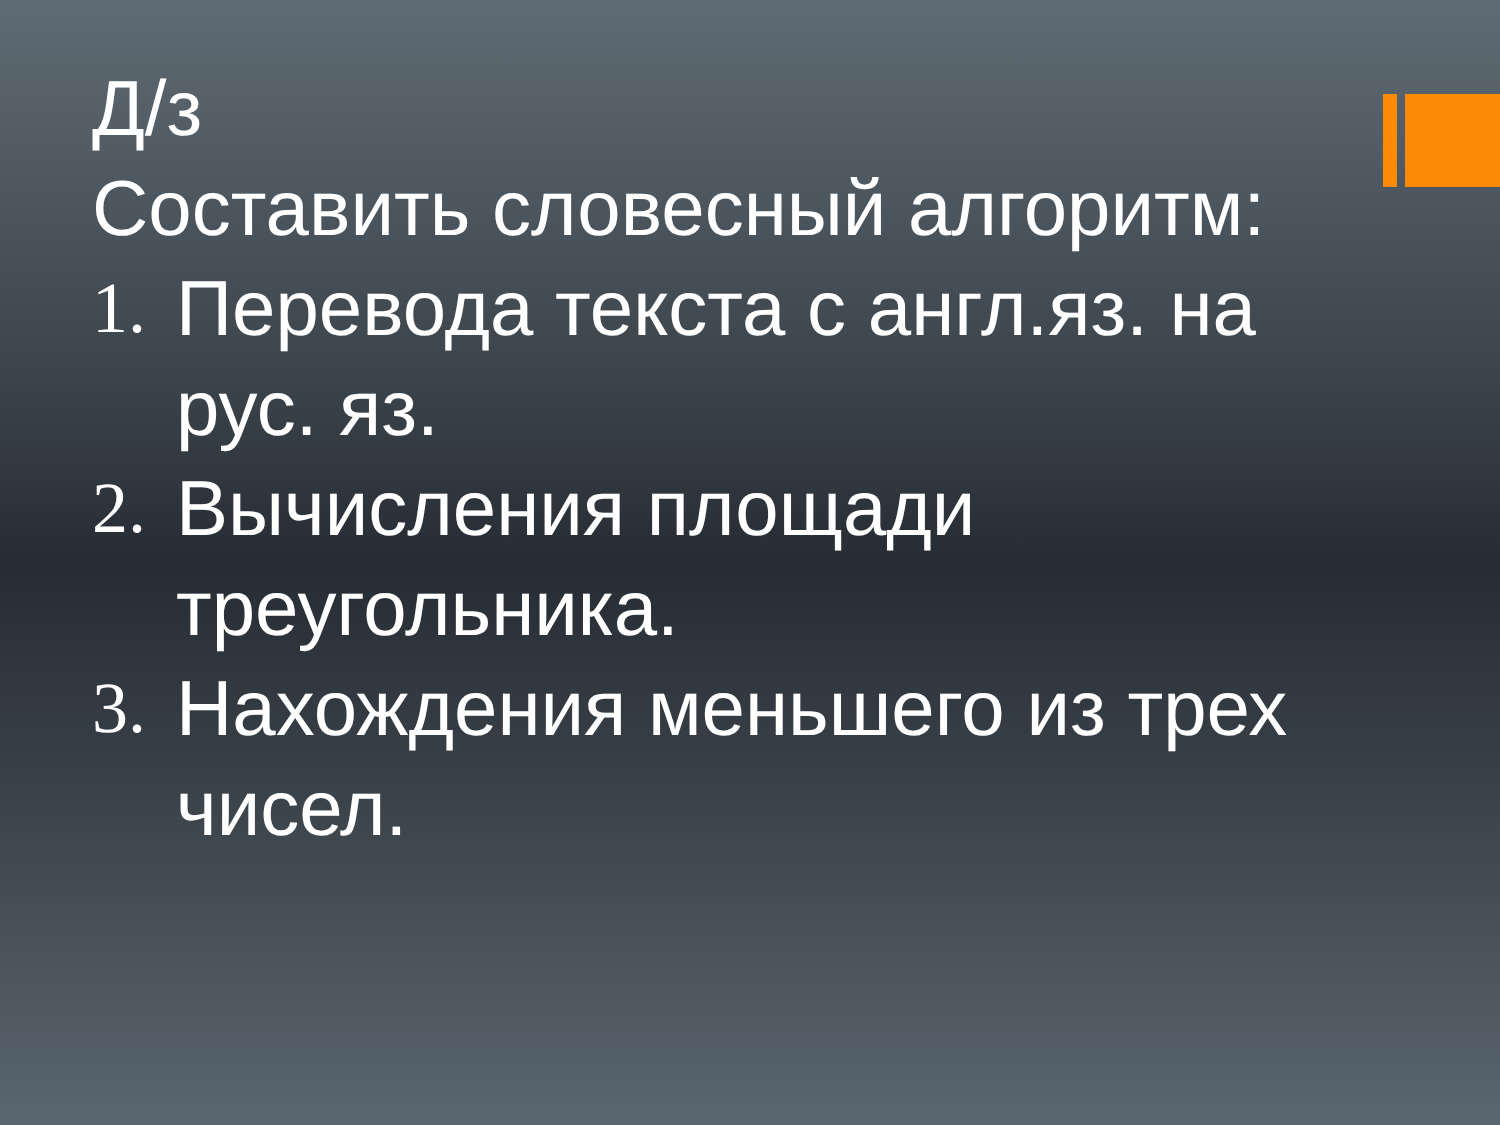Д/з
Составить словесный алгоритм:
1. Перевода текста с англ.яз. на рус. яз.
2. Вычисления площади треугольника.
3. Нахождения меньшего из трех чисел.